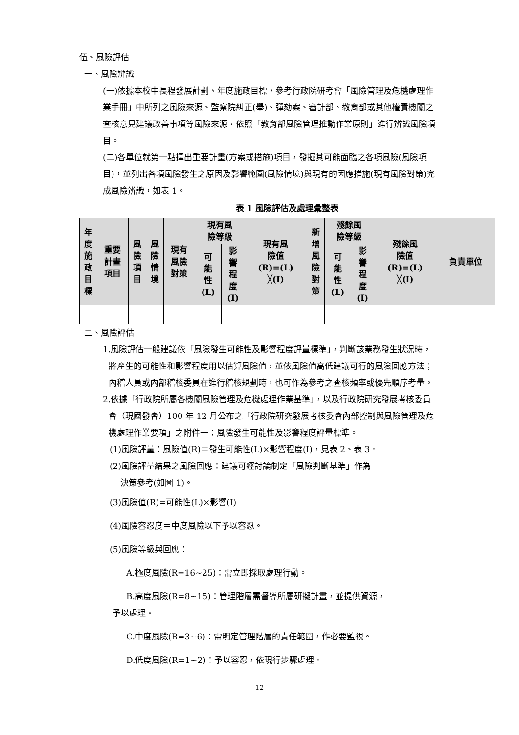伍、風險評估
一、風險辨識
(一)依據本校中長程發展計劃、年度施政目標，參考行政院研考會「風險管理及危機處理作業手冊」中所列之風險來源、監察院糾正(舉)、彈劾案、審計部、教育部或其他權責機關之查核意見建議改善事項等風險來源，依照「教育部風險管理推動作業原則」進行辨識風險項目。
(二)各單位就第一點擇出重要計畫(方案或措施)項目，發掘其可能面臨之各項風險(風險項目)，並列出各項風險發生之原因及影響範圍(風險情境)與現有的因應措施(現有風險對策)完成風險辨識，如表 1。
表 1 風險評估及處理彙整表
| 年 度 施 政 目 標 | 重要 計畫 項目 | 風 險 項 目 | 風 險 情 境 | 現有 風險 對策 | 現有風 險等級 | | 現有風 險值 (R)=(L) ╳(I) | 新 增 風 險 對 策 | 殘餘風 險等級 | | 殘餘風 險值 (R)=(L) ╳(I) | 負責單位 |
| --- | --- | --- | --- | --- | --- | --- | --- | --- | --- | --- | --- | --- |
| | | | | | 可 能 性 (L) | 影 響 程 度 (I) | | | 可 能 性 (L) | 影 響 程 度 (I) | | |
二、風險評估
1.風險評估一般建議依「風險發生可能性及影響程度評量標準」，判斷該業務發生狀況時，將產生的可能性和影響程度用以估算風險值，並依風險值高低建議可行的風險回應方法；內稽人員或內部稽核委員在進行稽核規劃時，也可作為參考之查核頻率或優先順序考量。
2.依據「行政院所屬各機關風險管理及危機處理作業基準」，以及行政院研究發展考核委員會（現國發會）100 年 12 月公布之「行政院研究發展考核委會內部控制與風險管理及危機處理作業要項」之附件一：風險發生可能性及影響程度評量標準。
(1)風險評量：風險值(R)＝發生可能性(L)×影響程度(I)，見表 2、表 3。
(2)風險評量結果之風險回應：建議可經討論制定「風險判斷基準」作為
決策參考(如圖 1)。
(3)風險值(R)=可能性(L)×影響(I)
(4)風險容忍度＝中度風險以下予以容忍。
(5)風險等級與回應：
A.極度風險(R=16~25)：需立即採取處理行動。
B.高度風險(R=8~15)：管理階層需督導所屬研擬計畫，並提供資源，
予以處理。
C.中度風險(R=3~6)：需明定管理階層的責任範圍，作必要監視。
D.低度風險(R=1~2)：予以容忍，依現行步驟處理。
12